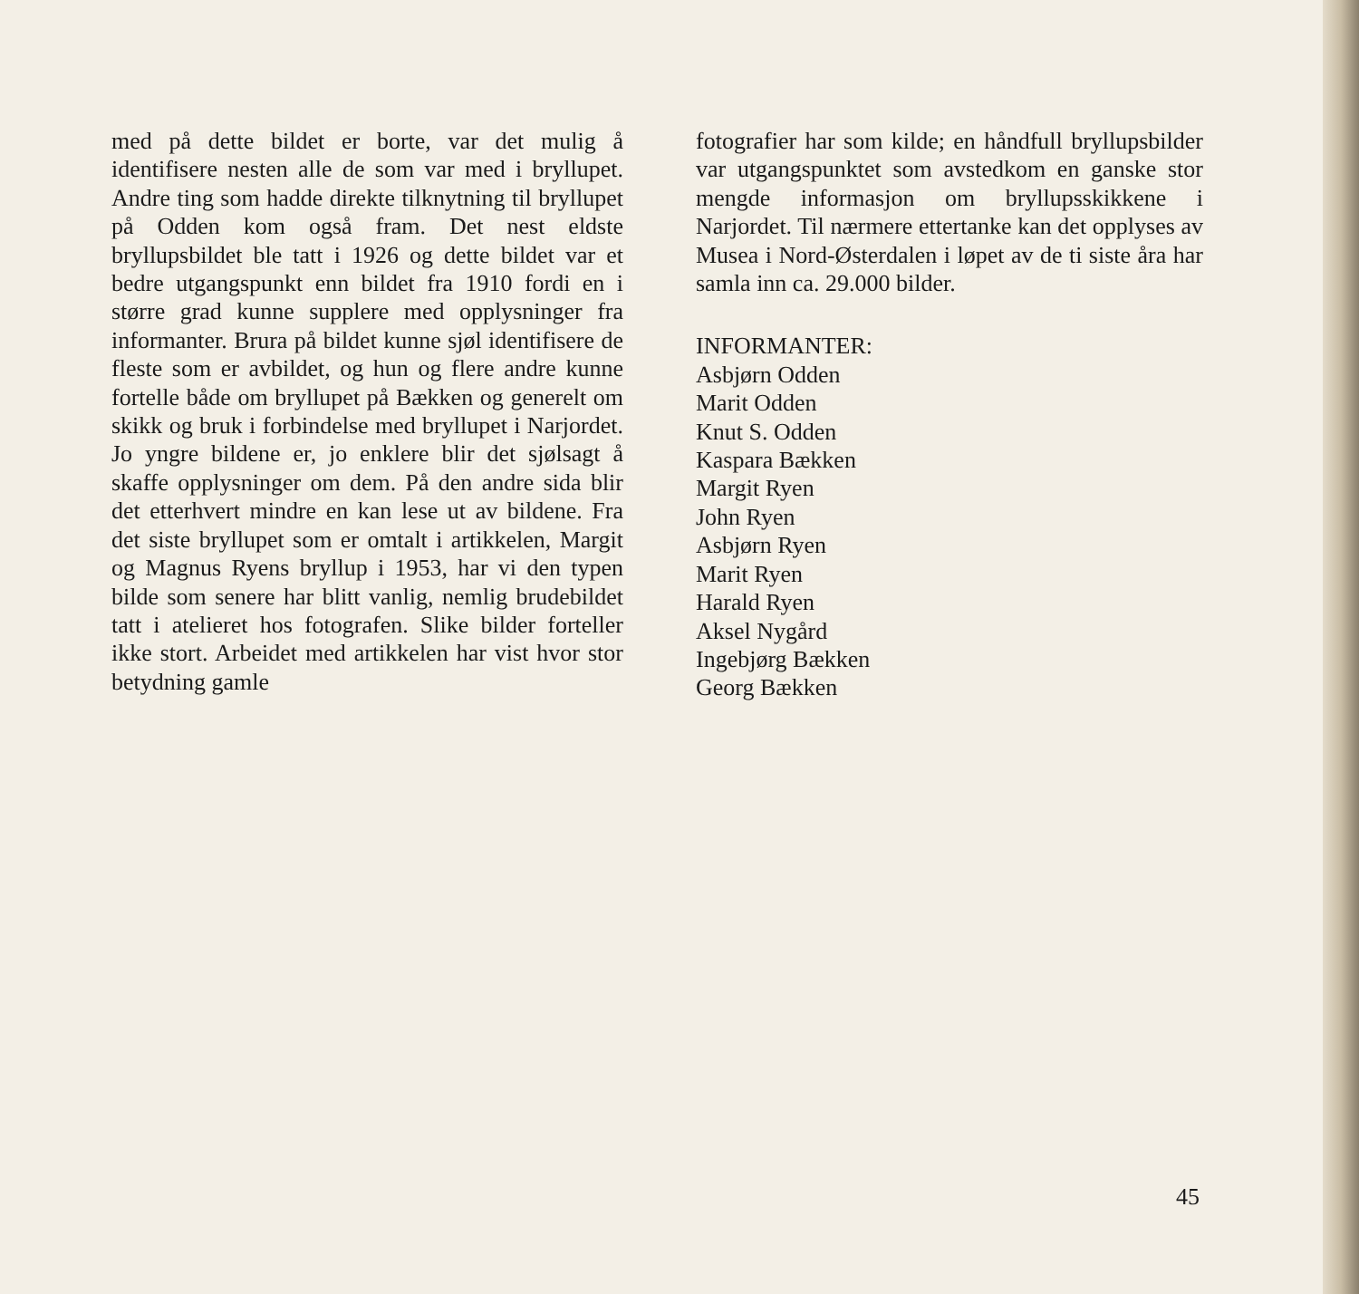med på dette bildet er borte, var det mulig å identifisere nesten alle de som var med i bryllupet. Andre ting som hadde direkte tilknytning til bryllupet på Odden kom også fram. Det nest eldste bryllupsbildet ble tatt i 1926 og dette bildet var et bedre utgangspunkt enn bildet fra 1910 fordi en i større grad kunne supplere med opplysninger fra informanter. Brura på bildet kunne sjøl identifisere de fleste som er avbildet, og hun og flere andre kunne fortelle både om bryllupet på Bækken og generelt om skikk og bruk i forbindelse med bryllupet i Narjordet. Jo yngre bildene er, jo enklere blir det sjølsagt å skaffe opplysninger om dem. På den andre sida blir det etterhvert mindre en kan lese ut av bildene. Fra det siste bryllupet som er omtalt i artikkelen, Margit og Magnus Ryens bryllup i 1953, har vi den typen bilde som senere har blitt vanlig, nemlig brudebildet tatt i atelieret hos fotografen. Slike bilder forteller ikke stort. Arbeidet med artikkelen har vist hvor stor betydning gamle
fotografier har som kilde; en håndfull bryllupsbilder var utgangspunktet som avstedkom en ganske stor mengde informasjon om bryllupsskikkene i Narjordet. Til nærmere ettertanke kan det opplyses av Musea i Nord-Østerdalen i løpet av de ti siste åra har samla inn ca. 29.000 bilder.
INFORMANTER:
Asbjørn Odden
Marit Odden
Knut S. Odden
Kaspara Bækken
Margit Ryen
John Ryen
Asbjørn Ryen
Marit Ryen
Harald Ryen
Aksel Nygård
Ingebjørg Bækken
Georg Bækken
45